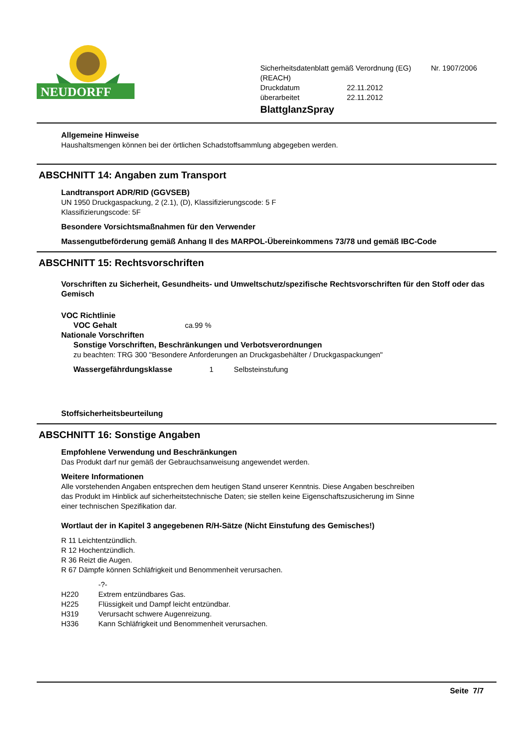NEUDORFF
Sicherheitsdatenblatt gemäß Verordnung (EG) Nr. 1907/2006
(REACH)
Druckdatum 22.11.2012
überarbeitet 22.11.2012
BlattglanzSpray
Allgemeine Hinweise
Haushaltsmengen können bei der örtlichen Schadstoffsammlung abgegeben werden.
ABSCHNITT 14: Angaben zum Transport
Landtransport ADR/RID (GGVSEB)
UN 1950 Druckgaspackung, 2 (2.1), (D), Klassifizierungscode: 5 F
Klassifizierungscode: 5F
Besondere Vorsichtsmaßnahmen für den Verwender
Massengutbeförderung gemäß Anhang II des MARPOL-Übereinkommens 73/78 und gemäß IBC-Code
ABSCHNITT 15: Rechtsvorschriften
Vorschriften zu Sicherheit, Gesundheits- und Umweltschutz/spezifische Rechtsvorschriften für den Stoff oder das Gemisch
VOC Richtlinie
VOC Gehalt ca.99 %
Nationale Vorschriften
Sonstige Vorschriften, Beschränkungen und Verbotsverordnungen
zu beachten: TRG 300 "Besondere Anforderungen an Druckgasbehälter / Druckgaspackungen"
Wassergefährdungsklasse 1 Selbsteinstufung
Stoffsicherheitsbeurteilung
ABSCHNITT 16: Sonstige Angaben
Empfohlene Verwendung und Beschränkungen
Das Produkt darf nur gemäß der Gebrauchsanweisung angewendet werden.
Weitere Informationen
Alle vorstehenden Angaben entsprechen dem heutigen Stand unserer Kenntnis. Diese Angaben beschreiben
das Produkt im Hinblick auf sicherheitstechnische Daten; sie stellen keine Eigenschaftszusicherung im Sinne
einer technischen Spezifikation dar.
Wortlaut der in Kapitel 3 angegebenen R/H-Sätze (Nicht Einstufung des Gemisches!)
R 11 Leichtentzündlich.
R 12 Hochentzündlich.
R 36 Reizt die Augen.
R 67 Dämpfe können Schläfrigkeit und Benommenheit verursachen.
-?-
H220 Extrem entzündbares Gas.
H225 Flüssigkeit und Dampf leicht entzündbar.
H319 Verursacht schwere Augenreizung.
H336 Kann Schläfrigkeit und Benommenheit verursachen.
Seite 7/7